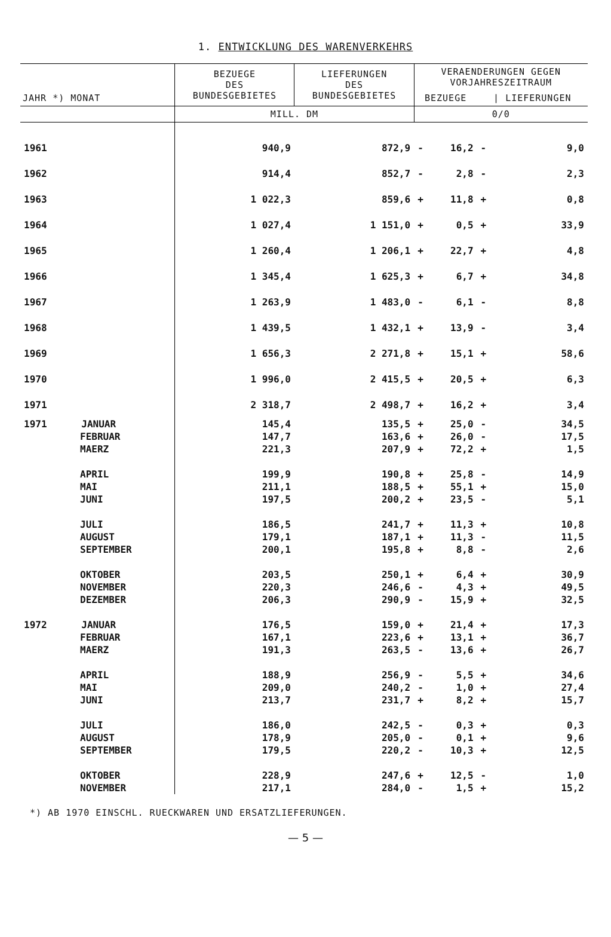1. ENTWICKLUNG DES WARENVERKEHRS
| JAHR *) MONAT | BEZUEGE DES BUNDESGEBIETES | LIEFERUNGEN DES BUNDESGEBIETES | VERAENDERUNGEN GEGEN VORJAHRESZEITRAUM | | | |
| --- | --- | --- | --- | --- | --- | --- |
| | | | BEZUEGE | | / LIEFERUNGEN | |
| | MILL. DM | | 0/0 | | | |
| 1961 | 940,9 | 872,9 | - | 16,2 | - | 9,0 |
| 1962 | 914,4 | 852,7 | - | 2,8 | - | 2,3 |
| 1963 | 1 022,3 | 859,6 | + | 11,8 | + | 0,8 |
| 1964 | 1 027,4 | 1 151,0 | + | 0,5 | + | 33,9 |
| 1965 | 1 260,4 | 1 206,1 | + | 22,7 | + | 4,8 |
| 1966 | 1 345,4 | 1 625,3 | + | 6,7 | + | 34,8 |
| 1967 | 1 263,9 | 1 483,0 | - | 6,1 | - | 8,8 |
| 1968 | 1 439,5 | 1 432,1 | + | 13,9 | - | 3,4 |
| 1969 | 1 656,3 | 2 271,8 | + | 15,1 | + | 58,6 |
| 1970 | 1 996,0 | 2 415,5 | + | 20,5 | + | 6,3 |
| 1971 | 2 318,7 | 2 498,7 | + | 16,2 | + | 3,4 |
| 1971 JANUAR | 145,4 | 135,5 | + | 25,0 | - | 34,5 |
| FEBRUAR | 147,7 | 163,6 | + | 26,0 | - | 17,5 |
| MAERZ | 221,3 | 207,9 | + | 72,2 | + | 1,5 |
| APRIL | 199,9 | 190,8 | + | 25,8 | - | 14,9 |
| MAI | 211,1 | 188,5 | + | 55,1 | + | 15,0 |
| JUNI | 197,5 | 200,2 | + | 23,5 | - | 5,1 |
| JULI | 186,5 | 241,7 | + | 11,3 | + | 10,8 |
| AUGUST | 179,1 | 187,1 | + | 11,3 | - | 11,5 |
| SEPTEMBER | 200,1 | 195,8 | + | 8,8 | - | 2,6 |
| OKTOBER | 203,5 | 250,1 | + | 6,4 | + | 30,9 |
| NOVEMBER | 220,3 | 246,6 | - | 4,3 | + | 49,5 |
| DEZEMBER | 206,3 | 290,9 | - | 15,9 | + | 32,5 |
| 1972 JANUAR | 176,5 | 159,0 | + | 21,4 | + | 17,3 |
| FEBRUAR | 167,1 | 223,6 | + | 13,1 | + | 36,7 |
| MAERZ | 191,3 | 263,5 | - | 13,6 | + | 26,7 |
| APRIL | 188,9 | 256,9 | - | 5,5 | + | 34,6 |
| MAI | 209,0 | 240,2 | - | 1,0 | + | 27,4 |
| JUNI | 213,7 | 231,7 | + | 8,2 | + | 15,7 |
| JULI | 186,0 | 242,5 | - | 0,3 | + | 0,3 |
| AUGUST | 178,9 | 205,0 | - | 0,1 | + | 9,6 |
| SEPTEMBER | 179,5 | 220,2 | - | 10,3 | + | 12,5 |
| OKTOBER | 228,9 | 247,6 | + | 12,5 | - | 1,0 |
| NOVEMBER | 217,1 | 284,0 | - | 1,5 | + | 15,2 |
*) AB 1970 EINSCHL. RUECKWAREN UND ERSATZLIEFERUNGEN.
— 5 —